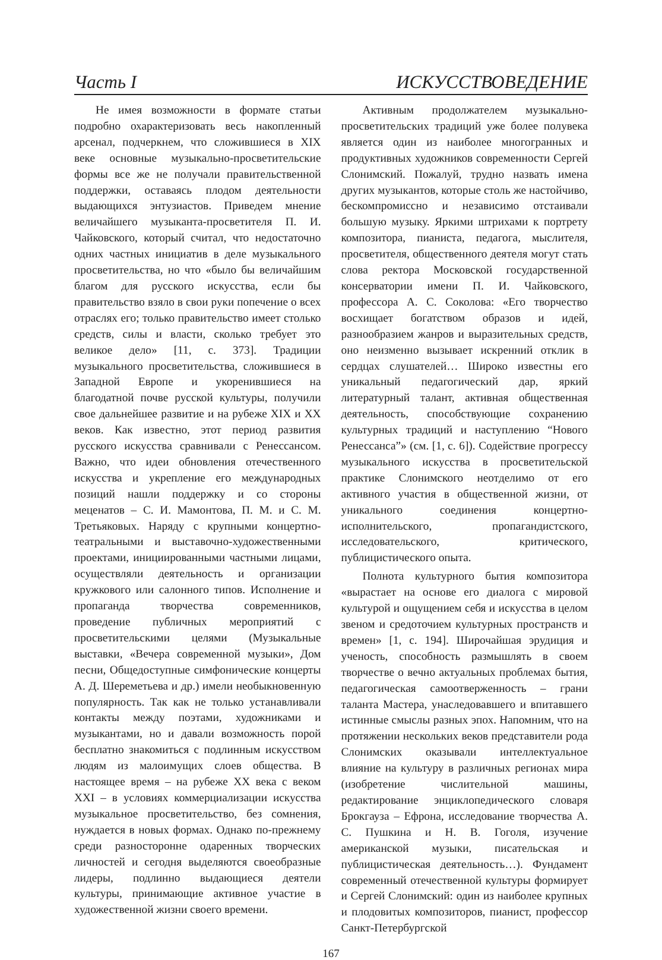Часть I ИСКУССТВОВЕДЕНИЕ
Не имея возможности в формате статьи подробно охарактеризовать весь накопленный арсенал, подчеркнем, что сложившиеся в XIX веке основные музыкально-просветительские формы все же не получали правительственной поддержки, оставаясь плодом деятельности выдающихся энтузиастов. Приведем мнение величайшего музыканта-просветителя П. И. Чайковского, который считал, что недостаточно одних частных инициатив в деле музыкального просветительства, но что «было бы величайшим благом для русского искусства, если бы правительство взяло в свои руки попечение о всех отраслях его; только правительство имеет столько средств, силы и власти, сколько требует это великое дело» [11, с. 373]. Традиции музыкального просветительства, сложившиеся в Западной Европе и укоренившиеся на благодатной почве русской культуры, получили свое дальнейшее развитие и на рубеже XIX и XX веков. Как известно, этот период развития русского искусства сравнивали с Ренессансом. Важно, что идеи обновления отечественного искусства и укрепление его международных позиций нашли поддержку и со стороны меценатов – С. И. Мамонтова, П. М. и С. М. Третьяковых. Наряду с крупными концертно-театральными и выставочно-художественными проектами, инициированными частными лицами, осуществляли деятельность и организации кружкового или салонного типов. Исполнение и пропаганда творчества современников, проведение публичных мероприятий с просветительскими целями (Музыкальные выставки, «Вечера современной музыки», Дом песни, Общедоступные симфонические концерты А. Д. Шереметьева и др.) имели необыкновенную популярность. Так как не только устанавливали контакты между поэтами, художниками и музыкантами, но и давали возможность порой бесплатно знакомиться с подлинным искусством людям из малоимущих слоев общества. В настоящее время – на рубеже XX века с веком XXI – в условиях коммерциализации искусства музыкальное просветительство, без сомнения, нуждается в новых формах. Однако по-прежнему среди разносторонне одаренных творческих личностей и сегодня выделяются своеобразные лидеры, подлинно выдающиеся деятели культуры, принимающие активное участие в художественной жизни своего времени.
Активным продолжателем музыкально-просветительских традиций уже более полувека является один из наиболее многогранных и продуктивных художников современности Сергей Слонимский. Пожалуй, трудно назвать имена других музыкантов, которые столь же настойчиво, бескомпромиссно и независимо отстаивали большую музыку. Яркими штрихами к портрету композитора, пианиста, педагога, мыслителя, просветителя, общественного деятеля могут стать слова ректора Московской государственной консерватории имени П. И. Чайковского, профессора А. С. Соколова: «Его творчество восхищает богатством образов и идей, разнообразием жанров и выразительных средств, оно неизменно вызывает искренний отклик в сердцах слушателей… Широко известны его уникальный педагогический дар, яркий литературный талант, активная общественная деятельность, способствующие сохранению культурных традиций и наступлению “Нового Ренессанса”» (см. [1, с. 6]). Содействие прогрессу музыкального искусства в просветительской практике Слонимского неотделимо от его активного участия в общественной жизни, от уникального соединения концертно-исполнительского, пропагандистского, исследовательского, критического, публицистического опыта.
Полнота культурного бытия композитора «вырастает на основе его диалога с мировой культурой и ощущением себя и искусства в целом звеном и средоточием культурных пространств и времен» [1, с. 194]. Широчайшая эрудиция и ученость, способность размышлять в своем творчестве о вечно актуальных проблемах бытия, педагогическая самоотверженность – грани таланта Мастера, унаследовавшего и впитавшего истинные смыслы разных эпох. Напомним, что на протяжении нескольких веков представители рода Слонимских оказывали интеллектуальное влияние на культуру в различных регионах мира (изобретение числительной машины, редактирование энциклопедического словаря Брокгауза – Ефрона, исследование творчества А. С. Пушкина и Н. В. Гоголя, изучение американской музыки, писательская и публицистическая деятельность…). Фундамент современный отечественной культуры формирует и Сергей Слонимский: один из наиболее крупных и плодовитых композиторов, пианист, профессор Санкт-Петербургской
167